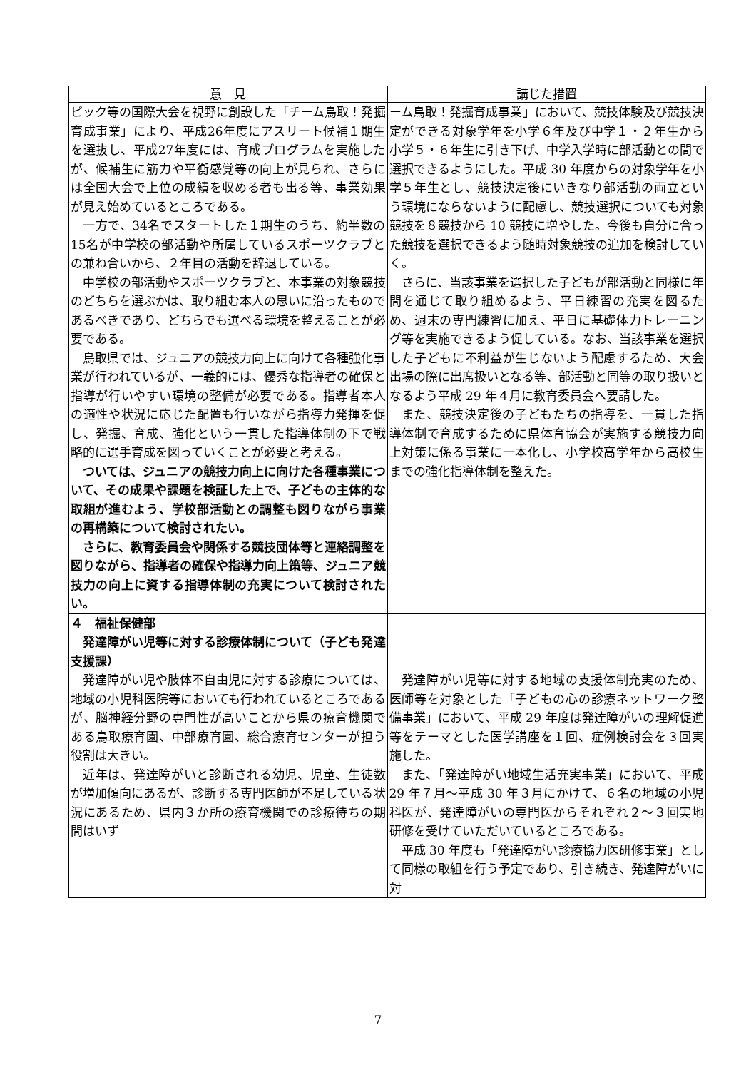| 意 見 | 講じた措置 |
| --- | --- |
| ピック等の国際大会を視野に創設した「チーム鳥取！発掘育成事業」により、平成26年度にアスリート候補１期生を選抜し、平成27年度には、育成プログラムを実施したが、候補生に筋力や平衡感覚等の向上が見られ、さらには全国大会で上位の成績を収める者も出る等、事業効果が見え始めているところである。 一方で、34名でスタートした１期生のうち、約半数の15名が中学校の部活動や所属しているスポーツクラブとの兼ね合いから、２年目の活動を辞退している。 中学校の部活動やスポーツクラブと、本事業の対象競技のどちらを選ぶかは、取り組む本人の思いに沿ったものであるべきであり、どちらでも選べる環境を整えることが必要である。 鳥取県では、ジュニアの競技力向上に向けて各種強化事業が行われているが、一義的には、優秀な指導者の確保と指導が行いやすい環境の整備が必要である。指導者本人の適性や状況に応じた配置も行いながら指導力発揮を促し、発掘、育成、強化という一貫した指導体制の下で戦略的に選手育成を図っていくことが必要と考える。 ついては、ジュニアの競技力向上に向けた各種事業について、その成果や課題を検証した上で、子どもの主体的な取組が進むよう、学校部活動との調整も図りながら事業の再構築について検討されたい。 さらに、教育委員会や関係する競技団体等と連絡調整を図りながら、指導者の確保や指導力向上策等、ジュニア競技力の向上に資する指導体制の充実について検討されたい。 | ーム鳥取！発掘育成事業」において、競技体験及び競技決定ができる対象学年を小学６年及び中学１・２年生から小学５・６年生に引き下げ、中学入学時に部活動との間で選択できるようにした。平成 30 年度からの対象学年を小学５年生とし、競技決定後にいきなり部活動の両立という環境にならないように配慮し、競技選択についても対象競技を８競技から 10 競技に増やした。今後も自分に合った競技を選択できるよう随時対象競技の追加を検討していく。 さらに、当該事業を選択した子どもが部活動と同様に年間を通じて取り組めるよう、平日練習の充実を図るため、週末の専門練習に加え、平日に基礎体力トレーニング等を実施できるよう促している。なお、当該事業を選択した子どもに不利益が生じないよう配慮するため、大会出場の際に出席扱いとなる等、部活動と同等の取り扱いとなるよう平成 29 年４月に教育委員会へ要請した。 また、競技決定後の子どもたちの指導を、一貫した指導体制で育成するために県体育協会が実施する競技力向上対策に係る事業に一本化し、小学校高学年から高校生までの強化指導体制を整えた。 |
| ４ 福祉保健部 発達障がい児等に対する診療体制について（子ども発達支援課） 発達障がい児や肢体不自由児に対する診療については、地域の小児科医院等においても行われているところであるが、脳神経分野の専門性が高いことから県の療育機関である鳥取療育園、中部療育園、総合療育センターが担う役割は大きい。 近年は、発達障がいと診断される幼児、児童、生徒数が増加傾向にあるが、診断する専門医師が不足している状況にあるため、県内３か所の療育機関での診療待ちの期間はいず | 発達障がい児等に対する地域の支援体制充実のため、医師等を対象とした「子どもの心の診療ネットワーク整備事業」において、平成 29 年度は発達障がいの理解促進等をテーマとした医学講座を１回、症例検討会を３回実施した。 また、「発達障がい地域生活充実事業」において、平成 29 年７月～平成 30 年３月にかけて、６名の地域の小児科医が、発達障がいの専門医からそれぞれ２～３回実地研修を受けていただいているところである。 平成 30 年度も「発達障がい診療協力医研修事業」として同様の取組を行う予定であり、引き続き、発達障がいに対 |
7